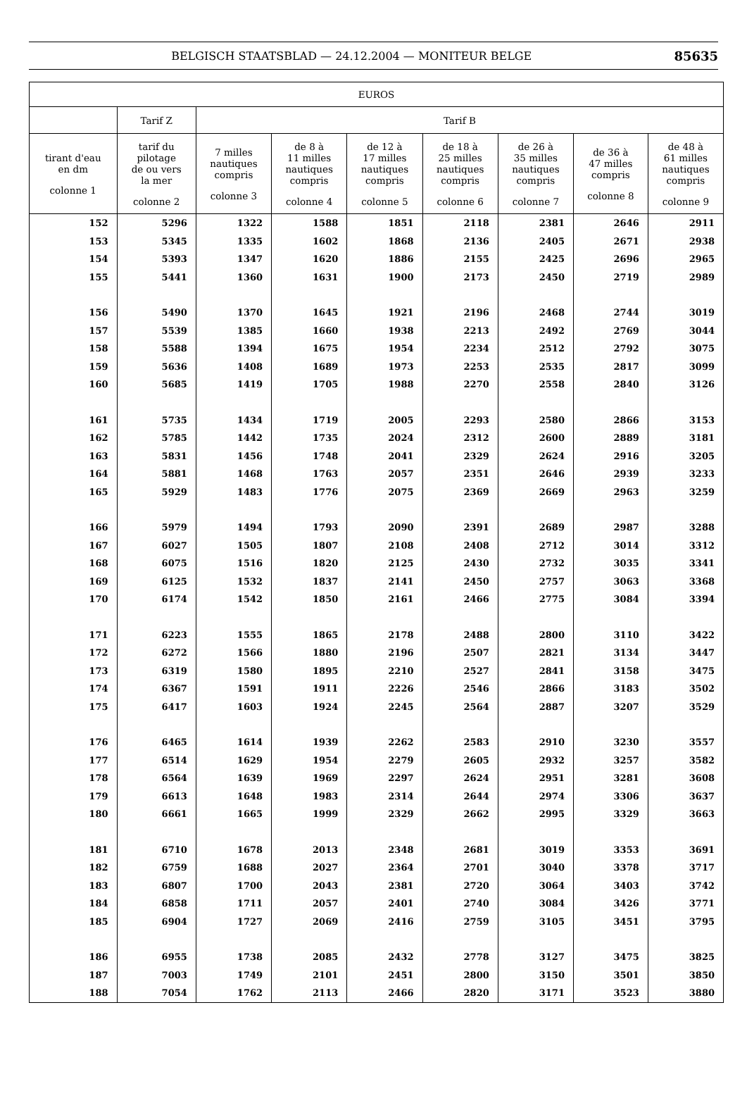BELGISCH STAATSBLAD — 24.12.2004 — MONITEUR BELGE 85635
| EUROS | | | | | | | | |
| --- | --- | --- | --- | --- | --- | --- | --- | --- |
| | Tarif Z | Tarif B | | | | | | |
| tirant d'eau en dm colonne 1 | tarif du pilotage de ou vers la mer colonne 2 | 7 milles nautiques compris colonne 3 | de 8 à 11 milles nautiques compris colonne 4 | de 12 à 17 milles nautiques compris colonne 5 | de 18 à 25 milles nautiques compris colonne 6 | de 26 à 35 milles nautiques compris colonne 7 | de 36 à 47 milles compris colonne 8 | de 48 à 61 milles nautiques compris colonne 9 |
| 152 | 5296 | 1322 | 1588 | 1851 | 2118 | 2381 | 2646 | 2911 |
| 153 | 5345 | 1335 | 1602 | 1868 | 2136 | 2405 | 2671 | 2938 |
| 154 | 5393 | 1347 | 1620 | 1886 | 2155 | 2425 | 2696 | 2965 |
| 155 | 5441 | 1360 | 1631 | 1900 | 2173 | 2450 | 2719 | 2989 |
| 156 | 5490 | 1370 | 1645 | 1921 | 2196 | 2468 | 2744 | 3019 |
| 157 | 5539 | 1385 | 1660 | 1938 | 2213 | 2492 | 2769 | 3044 |
| 158 | 5588 | 1394 | 1675 | 1954 | 2234 | 2512 | 2792 | 3075 |
| 159 | 5636 | 1408 | 1689 | 1973 | 2253 | 2535 | 2817 | 3099 |
| 160 | 5685 | 1419 | 1705 | 1988 | 2270 | 2558 | 2840 | 3126 |
| 161 | 5735 | 1434 | 1719 | 2005 | 2293 | 2580 | 2866 | 3153 |
| 162 | 5785 | 1442 | 1735 | 2024 | 2312 | 2600 | 2889 | 3181 |
| 163 | 5831 | 1456 | 1748 | 2041 | 2329 | 2624 | 2916 | 3205 |
| 164 | 5881 | 1468 | 1763 | 2057 | 2351 | 2646 | 2939 | 3233 |
| 165 | 5929 | 1483 | 1776 | 2075 | 2369 | 2669 | 2963 | 3259 |
| 166 | 5979 | 1494 | 1793 | 2090 | 2391 | 2689 | 2987 | 3288 |
| 167 | 6027 | 1505 | 1807 | 2108 | 2408 | 2712 | 3014 | 3312 |
| 168 | 6075 | 1516 | 1820 | 2125 | 2430 | 2732 | 3035 | 3341 |
| 169 | 6125 | 1532 | 1837 | 2141 | 2450 | 2757 | 3063 | 3368 |
| 170 | 6174 | 1542 | 1850 | 2161 | 2466 | 2775 | 3084 | 3394 |
| 171 | 6223 | 1555 | 1865 | 2178 | 2488 | 2800 | 3110 | 3422 |
| 172 | 6272 | 1566 | 1880 | 2196 | 2507 | 2821 | 3134 | 3447 |
| 173 | 6319 | 1580 | 1895 | 2210 | 2527 | 2841 | 3158 | 3475 |
| 174 | 6367 | 1591 | 1911 | 2226 | 2546 | 2866 | 3183 | 3502 |
| 175 | 6417 | 1603 | 1924 | 2245 | 2564 | 2887 | 3207 | 3529 |
| 176 | 6465 | 1614 | 1939 | 2262 | 2583 | 2910 | 3230 | 3557 |
| 177 | 6514 | 1629 | 1954 | 2279 | 2605 | 2932 | 3257 | 3582 |
| 178 | 6564 | 1639 | 1969 | 2297 | 2624 | 2951 | 3281 | 3608 |
| 179 | 6613 | 1648 | 1983 | 2314 | 2644 | 2974 | 3306 | 3637 |
| 180 | 6661 | 1665 | 1999 | 2329 | 2662 | 2995 | 3329 | 3663 |
| 181 | 6710 | 1678 | 2013 | 2348 | 2681 | 3019 | 3353 | 3691 |
| 182 | 6759 | 1688 | 2027 | 2364 | 2701 | 3040 | 3378 | 3717 |
| 183 | 6807 | 1700 | 2043 | 2381 | 2720 | 3064 | 3403 | 3742 |
| 184 | 6858 | 1711 | 2057 | 2401 | 2740 | 3084 | 3426 | 3771 |
| 185 | 6904 | 1727 | 2069 | 2416 | 2759 | 3105 | 3451 | 3795 |
| 186 | 6955 | 1738 | 2085 | 2432 | 2778 | 3127 | 3475 | 3825 |
| 187 | 7003 | 1749 | 2101 | 2451 | 2800 | 3150 | 3501 | 3850 |
| 188 | 7054 | 1762 | 2113 | 2466 | 2820 | 3171 | 3523 | 3880 |